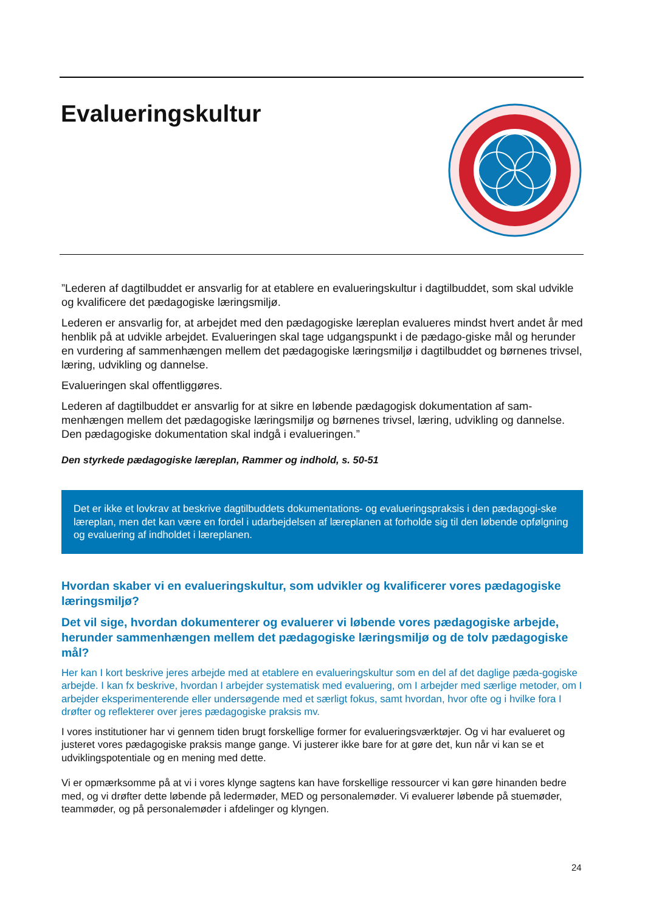Evalueringskultur
”Lederen af dagtilbuddet er ansvarlig for at etablere en evalueringskultur i dagtilbuddet, som skal udvikle og kvalificere det pædagogiske læringsmiljø.
Lederen er ansvarlig for, at arbejdet med den pædagogiske læreplan evalueres mindst hvert andet år med henblik på at udvikle arbejdet. Evalueringen skal tage udgangspunkt i de pædago-giske mål og herunder en vurdering af sammenhængen mellem det pædagogiske læringsmiljø i dagtilbuddet og børnenes trivsel, læring, udvikling og dannelse.
Evalueringen skal offentliggøres.
Lederen af dagtilbuddet er ansvarlig for at sikre en løbende pædagogisk dokumentation af sam-menhængen mellem det pædagogiske læringsmiljø og børnenes trivsel, læring, udvikling og dannelse. Den pædagogiske dokumentation skal indgå i evalueringen.”
Den styrkede pædagogiske læreplan, Rammer og indhold, s. 50-51
Det er ikke et lovkrav at beskrive dagtilbuddets dokumentations- og evalueringspraksis i den pædagogi-ske læreplan, men det kan være en fordel i udarbejdelsen af læreplanen at forholde sig til den løbende opfølgning og evaluering af indholdet i læreplanen.
Hvordan skaber vi en evalueringskultur, som udvikler og kvalificerer vores pædagogiske læringsmiljø?
Det vil sige, hvordan dokumenterer og evaluerer vi løbende vores pædagogiske arbejde, herunder sammenhængen mellem det pædagogiske læringsmiljø og de tolv pædagogiske mål?
Her kan I kort beskrive jeres arbejde med at etablere en evalueringskultur som en del af det daglige pæda-gogiske arbejde. I kan fx beskrive, hvordan I arbejder systematisk med evaluering, om I arbejder med særlige metoder, om I arbejder eksperimenterende eller undersøgende med et særligt fokus, samt hvordan, hvor ofte og i hvilke fora I drøfter og reflekterer over jeres pædagogiske praksis mv.
I vores institutioner har vi gennem tiden brugt forskellige former for evalueringsværktøjer. Og vi har evalueret og justeret vores pædagogiske praksis mange gange. Vi justerer ikke bare for at gøre det, kun når vi kan se et udviklingspotentiale og en mening med dette.
Vi er opmærksomme på at vi i vores klynge sagtens kan have forskellige ressourcer vi kan gøre hinanden bedre med, og vi drøfter dette løbende på ledermøder, MED og personalemøder. Vi evaluerer løbende på stuemøder, teammøder, og på personalemøder i afdelinger og klyngen.
24